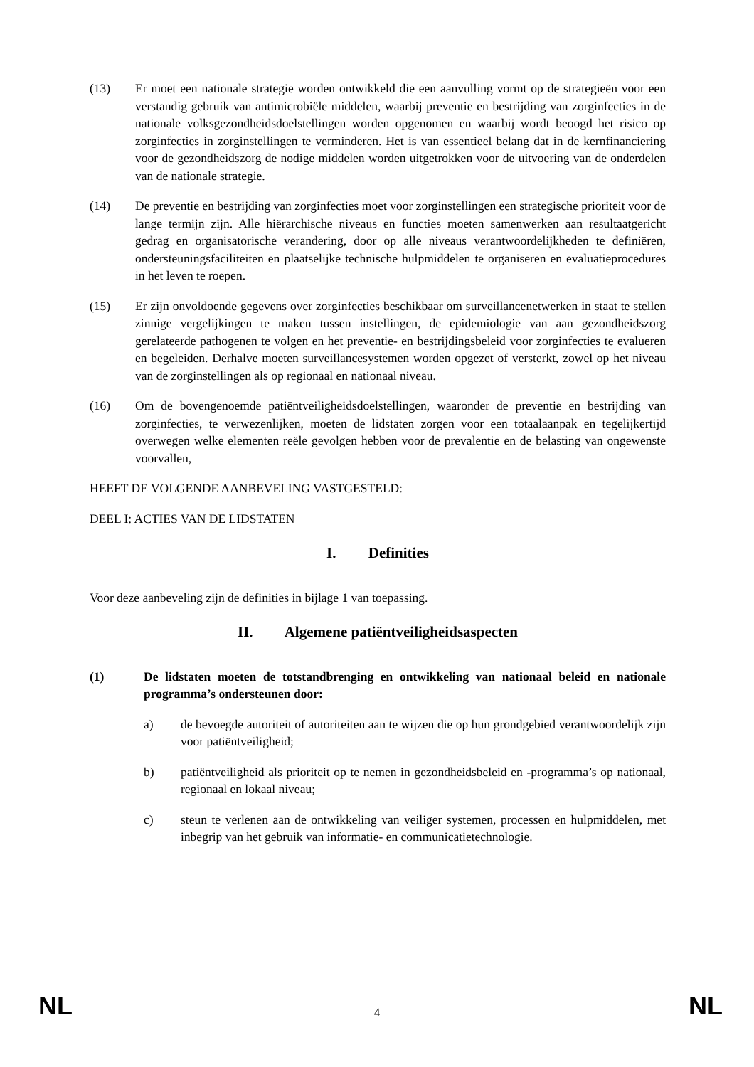(13) Er moet een nationale strategie worden ontwikkeld die een aanvulling vormt op de strategieën voor een verstandig gebruik van antimicrobiële middelen, waarbij preventie en bestrijding van zorginfecties in de nationale volksgezondheidsdoelstellingen worden opgenomen en waarbij wordt beoogd het risico op zorginfecties in zorginstellingen te verminderen. Het is van essentieel belang dat in de kernfinanciering voor de gezondheidszorg de nodige middelen worden uitgetrokken voor de uitvoering van de onderdelen van de nationale strategie.
(14) De preventie en bestrijding van zorginfecties moet voor zorginstellingen een strategische prioriteit voor de lange termijn zijn. Alle hiërarchische niveaus en functies moeten samenwerken aan resultaatgericht gedrag en organisatorische verandering, door op alle niveaus verantwoordelijkheden te definiëren, ondersteuningsfaciliteiten en plaatselijke technische hulpmiddelen te organiseren en evaluatieprocedures in het leven te roepen.
(15) Er zijn onvoldoende gegevens over zorginfecties beschikbaar om surveillancenetwerken in staat te stellen zinnige vergelijkingen te maken tussen instellingen, de epidemiologie van aan gezondheidszorg gerelateerde pathogenen te volgen en het preventie- en bestrijdingsbeleid voor zorginfecties te evalueren en begeleiden. Derhalve moeten surveillancesystemen worden opgezet of versterkt, zowel op het niveau van de zorginstellingen als op regionaal en nationaal niveau.
(16) Om de bovengenoemde patiëntveiligheidsdoelstellingen, waaronder de preventie en bestrijding van zorginfecties, te verwezenlijken, moeten de lidstaten zorgen voor een totaalaanpak en tegelijkertijd overwegen welke elementen reële gevolgen hebben voor de prevalentie en de belasting van ongewenste voorvallen,
HEEFT DE VOLGENDE AANBEVELING VASTGESTELD:
DEEL I: ACTIES VAN DE LIDSTATEN
I. Definities
Voor deze aanbeveling zijn de definities in bijlage 1 van toepassing.
II. Algemene patiëntveiligheidsaspecten
(1) De lidstaten moeten de totstandbrenging en ontwikkeling van nationaal beleid en nationale programma’s ondersteunen door:
a) de bevoegde autoriteit of autoriteiten aan te wijzen die op hun grondgebied verantwoordelijk zijn voor patiëntveiligheid;
b) patiëntveiligheid als prioriteit op te nemen in gezondheidsbeleid en -programma’s op nationaal, regionaal en lokaal niveau;
c) steun te verlenen aan de ontwikkeling van veiliger systemen, processen en hulpmiddelen, met inbegrip van het gebruik van informatie- en communicatietechnologie.
NL
4
NL